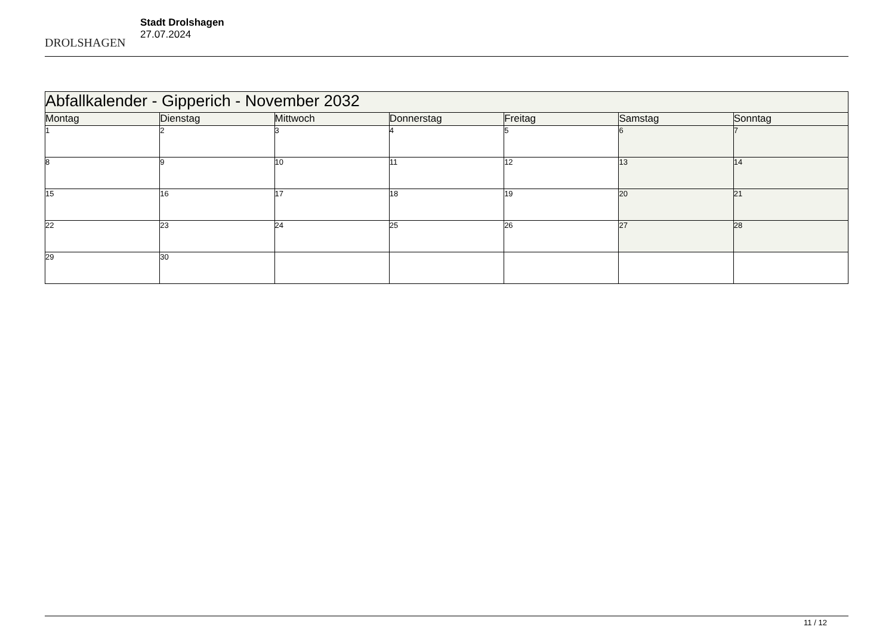DROLSHAGEN
Stadt Drolshagen
27.07.2024
| Abfallkalender - Gipperich - November 2032 | | | | | | |
| --- | --- | --- | --- | --- | --- | --- |
| Montag | Dienstag | Mittwoch | Donnerstag | Freitag | Samstag | Sonntag |
| 1 | 2 | 3 | 4 | 5 | 6 | 7 |
| 8 | 9 | 10 | 11 | 12 | 13 | 14 |
| 15 | 16 | 17 | 18 | 19 | 20 | 21 |
| 22 | 23 | 24 | 25 | 26 | 27 | 28 |
| 29 | 30 | | | | | |
11 / 12